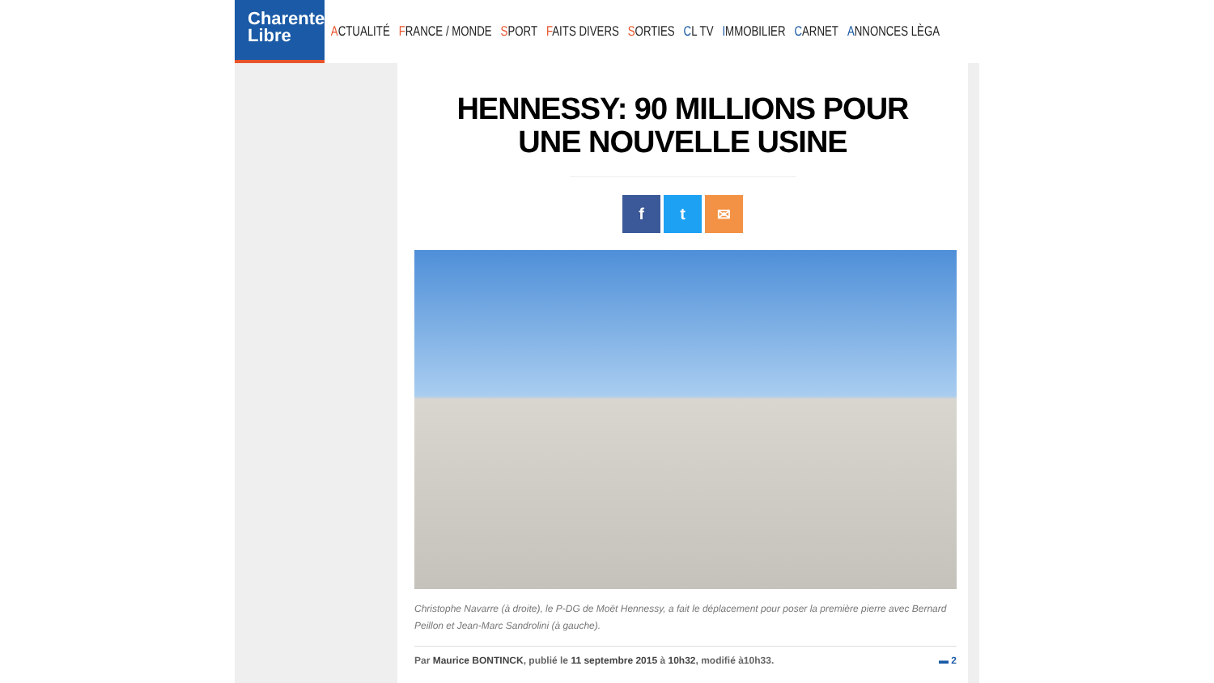Charente
Libre
ACTUALITÉ FRANCE / MONDE SPORT FAITS DIVERS SORTIES CL TV IMMOBILIER CARNET ANNONCES LÈGA
HENNESSY: 90 MILLIONS POUR UNE NOUVELLE USINE
f t ✉
Christophe Navarre (à droite), le P-DG de Moët Hennessy, a fait le déplacement pour poser la première pierre avec Bernard Peillon et Jean-Marc Sandrolini (à gauche).
Par Maurice BONTINCK, publié le 11 septembre 2015 à 10h32, modifié à10h33. ▬ 2